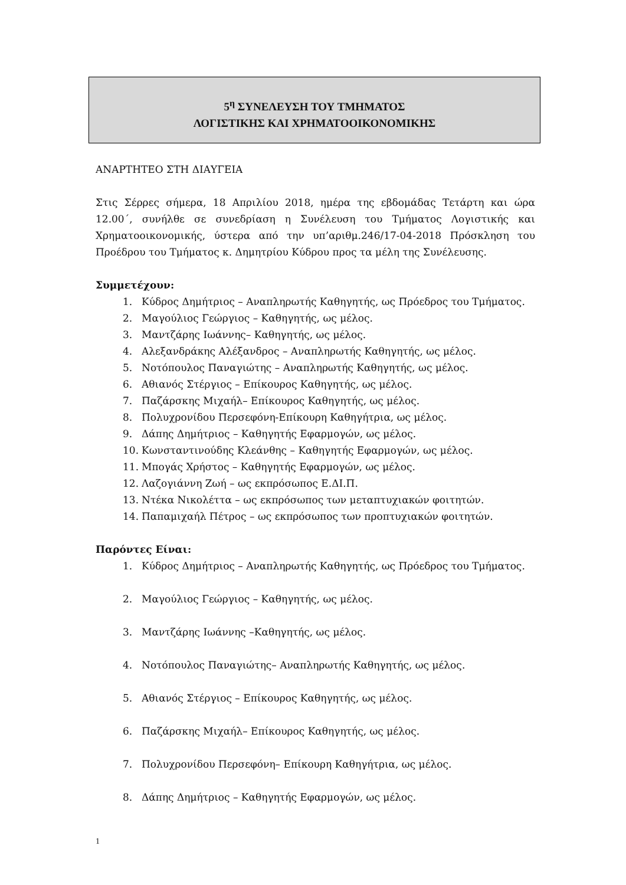5<sup>η</sup> ΣΥΝΕΛΕΥΣΗ ΤΟΥ ΤΜΗΜΑΤΟΣ
ΛΟΓΙΣΤΙΚΗΣ ΚΑΙ ΧΡΗΜΑΤΟΟΙΚΟΝΟΜΙΚΗΣ
ΑΝΑΡΤΗΤΕΟ ΣΤΗ ΔΙΑΥΓΕΙΑ
Στις Σέρρες σήμερα, 18 Απριλίου 2018, ημέρα της εβδομάδας Τετάρτη και ώρα 12.00΄, συνήλθε σε συνεδρίαση η Συνέλευση του Τμήματος Λογιστικής και Χρηματοοικονομικής, ύστερα από την υπ’αριθμ.246/17-04-2018 Πρόσκληση του Προέδρου του Τμήματος κ. Δημητρίου Κύδρου προς τα μέλη της Συνέλευσης.
Συμμετέχουν:
1. Κύδρος Δημήτριος – Αναπληρωτής Καθηγητής, ως Πρόεδρος του Τμήματος.
2. Μαγούλιος Γεώργιος – Καθηγητής, ως μέλος.
3. Μαντζάρης Ιωάννης– Καθηγητής, ως μέλος.
4. Αλεξανδράκης Αλέξανδρος – Αναπληρωτής Καθηγητής, ως μέλος.
5. Νοτόπουλος Παναγιώτης – Αναπληρωτής Καθηγητής, ως μέλος.
6. Αθιανός Στέργιος – Επίκουρος Καθηγητής, ως μέλος.
7. Παζάρσκης Μιχαήλ– Επίκουρος Καθηγητής, ως μέλος.
8. Πολυχρονίδου Περσεφόνη-Επίκουρη Καθηγήτρια, ως μέλος.
9. Δάπης Δημήτριος – Καθηγητής Εφαρμογών, ως μέλος.
10. Κωνσταντινούδης Κλεάνθης – Καθηγητής Εφαρμογών, ως μέλος.
11. Μπογάς Χρήστος – Καθηγητής Εφαρμογών, ως μέλος.
12. Λαζογιάννη Ζωή – ως εκπρόσωπος Ε.ΔΙ.Π.
13. Ντέκα Νικολέττα – ως εκπρόσωπος των μεταπτυχιακών φοιτητών.
14. Παπαμιχαήλ Πέτρος – ως εκπρόσωπος των προπτυχιακών φοιτητών.
Παρόντες Είναι:
1. Κύδρος Δημήτριος – Αναπληρωτής Καθηγητής, ως Πρόεδρος του Τμήματος.
2. Μαγούλιος Γεώργιος – Καθηγητής, ως μέλος.
3. Μαντζάρης Ιωάννης –Καθηγητής, ως μέλος.
4. Νοτόπουλος Παναγιώτης– Αναπληρωτής Καθηγητής, ως μέλος.
5. Αθιανός Στέργιος – Επίκουρος Καθηγητής, ως μέλος.
6. Παζάρσκης Μιχαήλ– Επίκουρος Καθηγητής, ως μέλος.
7. Πολυχρονίδου Περσεφόνη– Επίκουρη Καθηγήτρια, ως μέλος.
8. Δάπης Δημήτριος – Καθηγητής Εφαρμογών, ως μέλος.
1